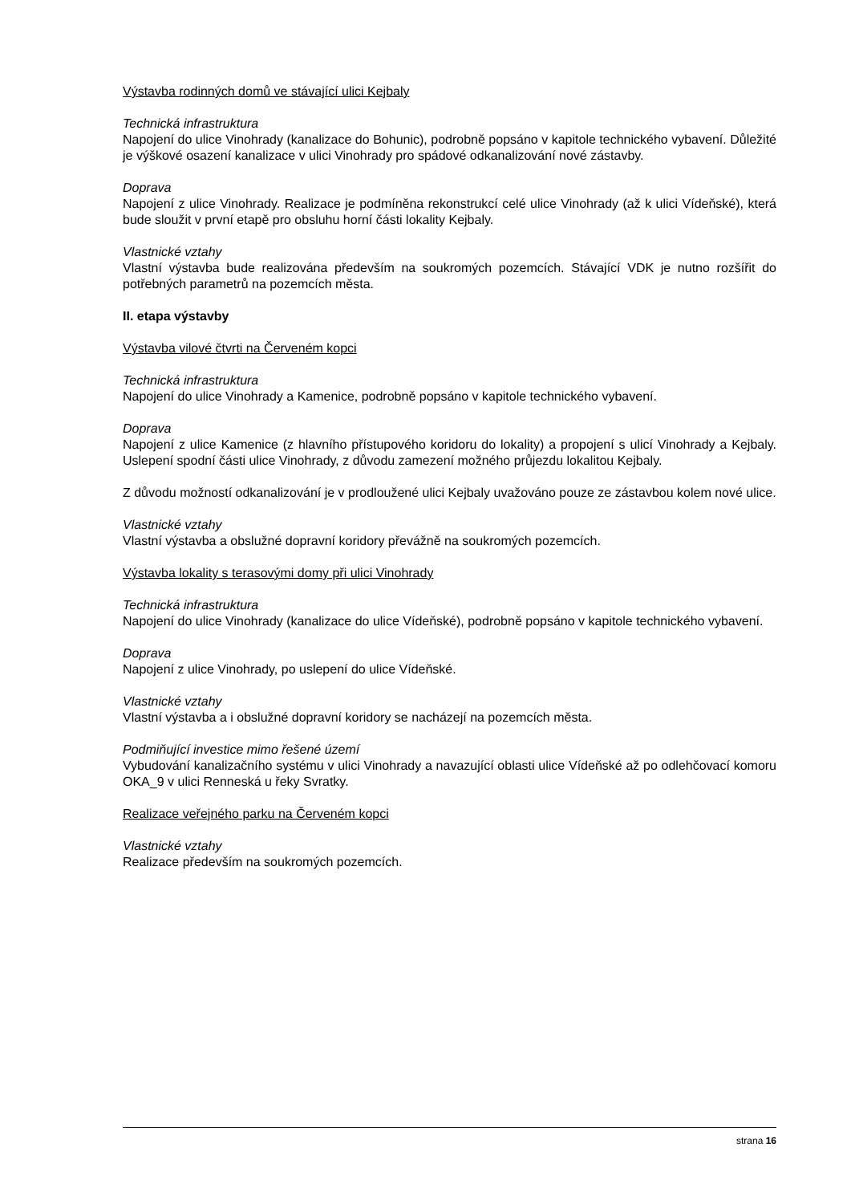Výstavba rodinných domů ve stávající ulici Kejbaly
Technická infrastruktura
Napojení do ulice Vinohrady (kanalizace do Bohunic), podrobně popsáno v kapitole technického vybavení. Důležité je výškové osazení kanalizace v ulici Vinohrady pro spádové odkanalizování nové zástavby.
Doprava
Napojení z ulice Vinohrady. Realizace je podmíněna rekonstrukcí celé ulice Vinohrady (až k ulici Vídeňské), která bude sloužit v první etapě pro obsluhu horní části lokality Kejbaly.
Vlastnické vztahy
Vlastní výstavba bude realizována především na soukromých pozemcích. Stávající VDK je nutno rozšířit do potřebných parametrů na pozemcích města.
II. etapa výstavby
Výstavba vilové čtvrti na Červeném kopci
Technická infrastruktura
Napojení do ulice Vinohrady a Kamenice, podrobně popsáno v kapitole technického vybavení.
Doprava
Napojení z ulice Kamenice (z hlavního přístupového koridoru do lokality) a propojení s ulicí Vinohrady a Kejbaly. Uslepení spodní části ulice Vinohrady, z důvodu zamezení možného průjezdu lokalitou Kejbaly.
Z důvodu možností odkanalizování je v prodloužené ulici Kejbaly uvažováno pouze ze zástavbou kolem nové ulice.
Vlastnické vztahy
Vlastní výstavba a obslužné dopravní koridory převážně na soukromých pozemcích.
Výstavba lokality s terasovými domy při ulici Vinohrady
Technická infrastruktura
Napojení do ulice Vinohrady (kanalizace do ulice Vídeňské), podrobně popsáno v kapitole technického vybavení.
Doprava
Napojení z ulice Vinohrady, po uslepení do ulice Vídeňské.
Vlastnické vztahy
Vlastní výstavba a i obslužné dopravní koridory se nacházejí na pozemcích města.
Podmiňující investice mimo řešené území
Vybudování kanalizačního systému v ulici Vinohrady a navazující oblasti ulice Vídeňské až po odlehčovací komoru OKA_9 v ulici Renneská u řeky Svratky.
Realizace veřejného parku na Červeném kopci
Vlastnické vztahy
Realizace především na soukromých pozemcích.
strana 16